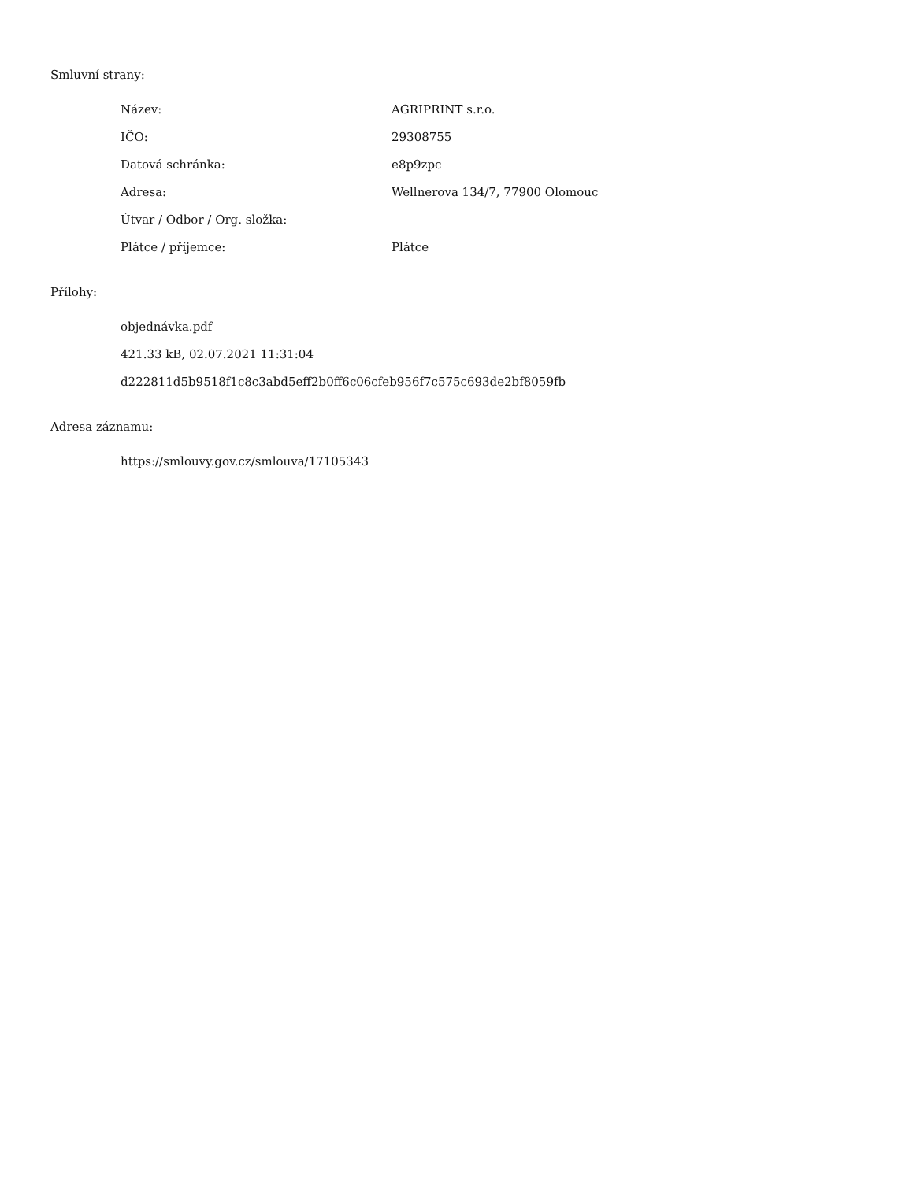Smluvní strany:
| Název: | AGRIPRINT s.r.o. |
| IČO: | 29308755 |
| Datová schránka: | e8p9zpc |
| Adresa: | Wellnerova 134/7, 77900 Olomouc |
| Útvar / Odbor / Org. složka: | |
| Plátce / příjemce: | Plátce |
Přílohy:
objednávka.pdf
421.33 kB, 02.07.2021 11:31:04
d222811d5b9518f1c8c3abd5eff2b0ff6c06cfeb956f7c575c693de2bf8059fb
Adresa záznamu:
https://smlouvy.gov.cz/smlouva/17105343